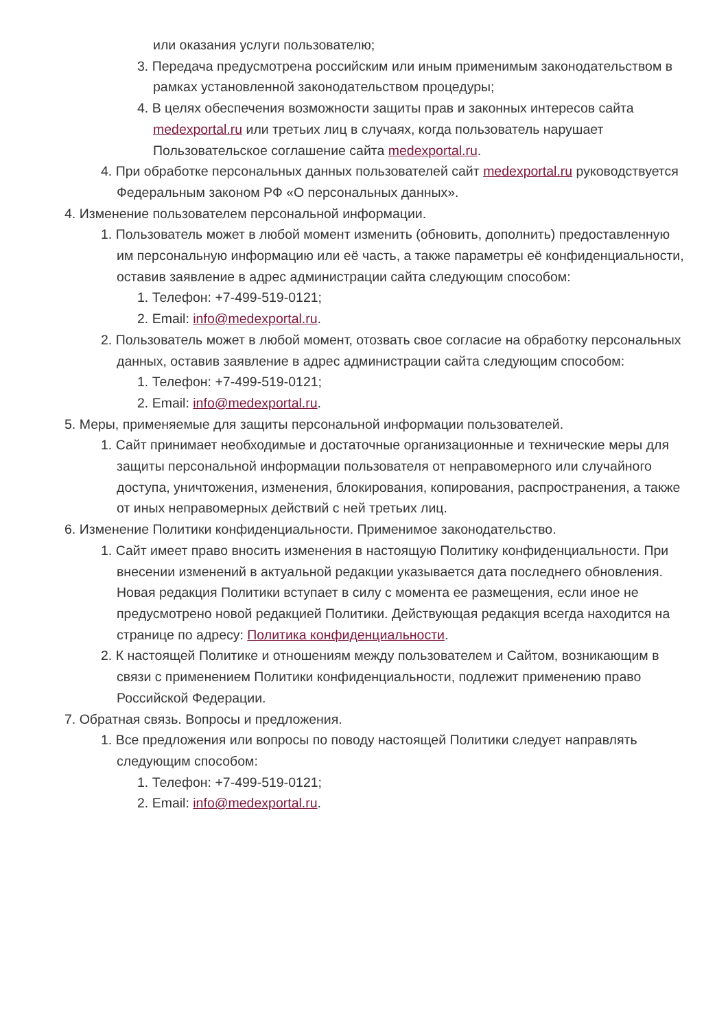или оказания услуги пользователю;
3. Передача предусмотрена российским или иным применимым законодательством в рамках установленной законодательством процедуры;
4. В целях обеспечения возможности защиты прав и законных интересов сайта medexportal.ru или третьих лиц в случаях, когда пользователь нарушает Пользовательское соглашение сайта medexportal.ru.
4. При обработке персональных данных пользователей сайт medexportal.ru руководствуется Федеральным законом РФ «О персональных данных».
4. Изменение пользователем персональной информации.
1. Пользователь может в любой момент изменить (обновить, дополнить) предоставленную им персональную информацию или её часть, а также параметры её конфиденциальности, оставив заявление в адрес администрации сайта следующим способом:
1. Телефон: +7-499-519-0121;
2. Email: info@medexportal.ru.
2. Пользователь может в любой момент, отозвать свое согласие на обработку персональных данных, оставив заявление в адрес администрации сайта следующим способом:
1. Телефон: +7-499-519-0121;
2. Email: info@medexportal.ru.
5. Меры, применяемые для защиты персональной информации пользователей.
1. Сайт принимает необходимые и достаточные организационные и технические меры для защиты персональной информации пользователя от неправомерного или случайного доступа, уничтожения, изменения, блокирования, копирования, распространения, а также от иных неправомерных действий с ней третьих лиц.
6. Изменение Политики конфиденциальности. Применимое законодательство.
1. Сайт имеет право вносить изменения в настоящую Политику конфиденциальности. При внесении изменений в актуальной редакции указывается дата последнего обновления. Новая редакция Политики вступает в силу с момента ее размещения, если иное не предусмотрено новой редакцией Политики. Действующая редакция всегда находится на странице по адресу: Политика конфиденциальности.
2. К настоящей Политике и отношениям между пользователем и Сайтом, возникающим в связи с применением Политики конфиденциальности, подлежит применению право Российской Федерации.
7. Обратная связь. Вопросы и предложения.
1. Все предложения или вопросы по поводу настоящей Политики следует направлять следующим способом:
1. Телефон: +7-499-519-0121;
2. Email: info@medexportal.ru.